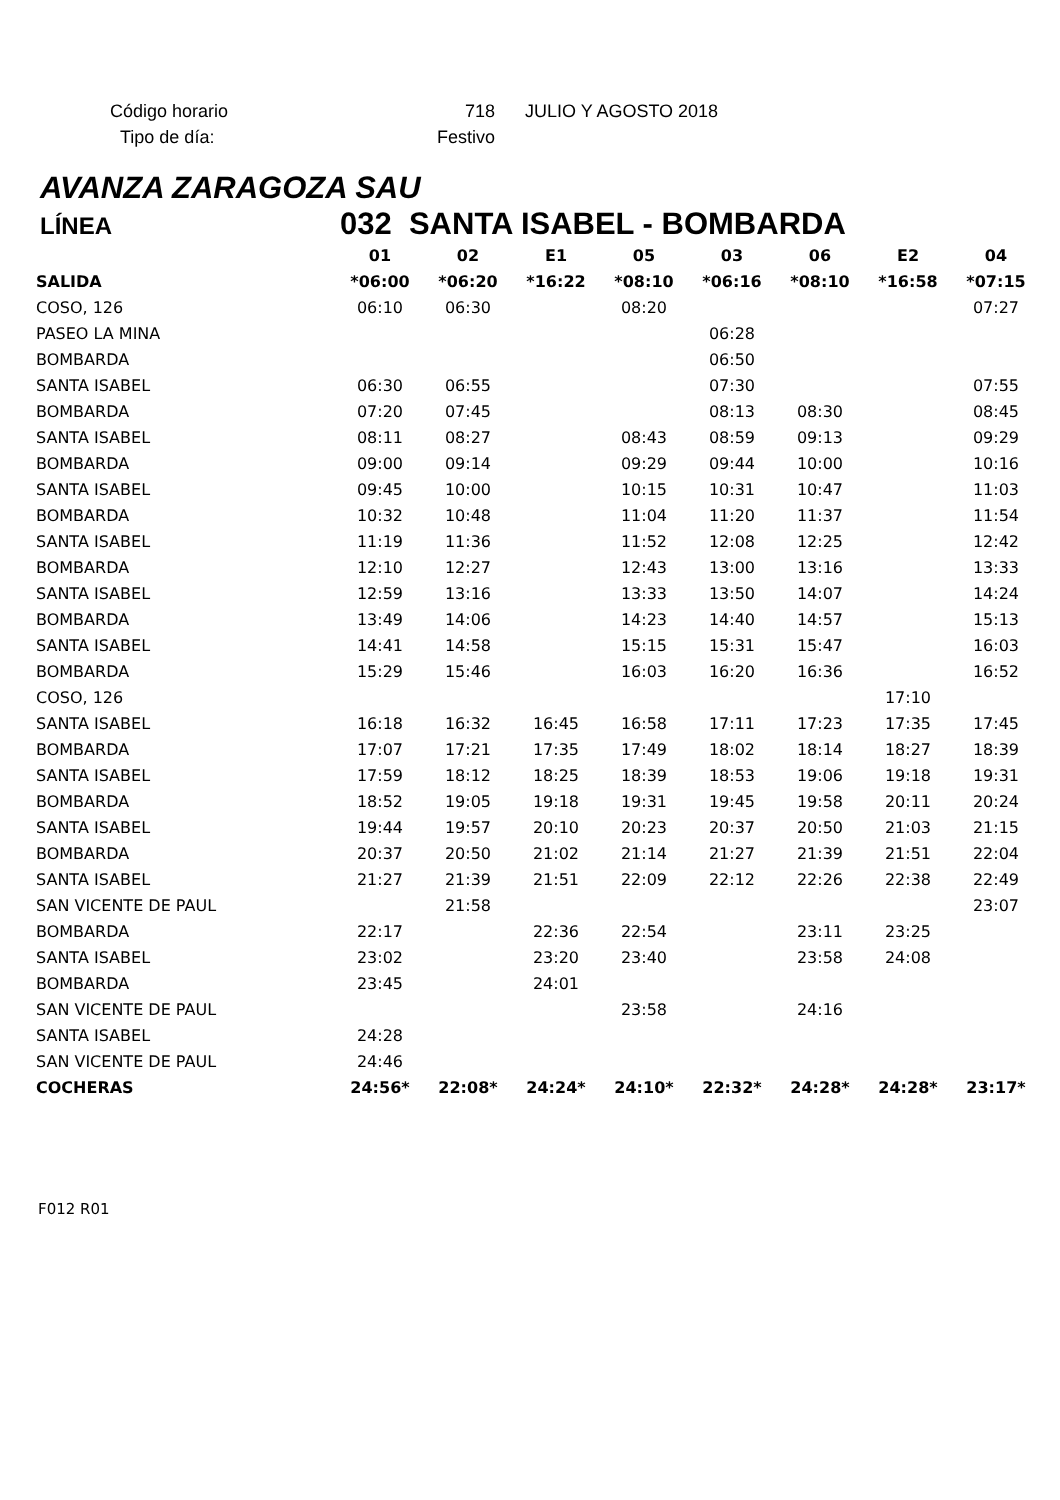| Código horario | 718 | JULIO Y AGOSTO 2018 |
| Tipo de día: | Festivo | |
AVANZA ZARAGOZA SAU
LÍNEA 032 SANTA ISABEL - BOMBARDA
| | 01 | 02 | E1 | 05 | 03 | 06 | E2 | 04 |
| --- | --- | --- | --- | --- | --- | --- | --- | --- |
| SALIDA | *06:00 | *06:20 | *16:22 | *08:10 | *06:16 | *08:10 | *16:58 | *07:15 |
| COSO, 126 | 06:10 | 06:30 | | 08:20 | | | | 07:27 |
| PASEO LA MINA | | | | | 06:28 | | | |
| BOMBARDA | | | | | 06:50 | | | |
| SANTA ISABEL | 06:30 | 06:55 | | | 07:30 | | | 07:55 |
| BOMBARDA | 07:20 | 07:45 | | | 08:13 | 08:30 | | 08:45 |
| SANTA ISABEL | 08:11 | 08:27 | | 08:43 | 08:59 | 09:13 | | 09:29 |
| BOMBARDA | 09:00 | 09:14 | | 09:29 | 09:44 | 10:00 | | 10:16 |
| SANTA ISABEL | 09:45 | 10:00 | | 10:15 | 10:31 | 10:47 | | 11:03 |
| BOMBARDA | 10:32 | 10:48 | | 11:04 | 11:20 | 11:37 | | 11:54 |
| SANTA ISABEL | 11:19 | 11:36 | | 11:52 | 12:08 | 12:25 | | 12:42 |
| BOMBARDA | 12:10 | 12:27 | | 12:43 | 13:00 | 13:16 | | 13:33 |
| SANTA ISABEL | 12:59 | 13:16 | | 13:33 | 13:50 | 14:07 | | 14:24 |
| BOMBARDA | 13:49 | 14:06 | | 14:23 | 14:40 | 14:57 | | 15:13 |
| SANTA ISABEL | 14:41 | 14:58 | | 15:15 | 15:31 | 15:47 | | 16:03 |
| BOMBARDA | 15:29 | 15:46 | | 16:03 | 16:20 | 16:36 | | 16:52 |
| COSO, 126 | | | | | | | 17:10 | |
| SANTA ISABEL | 16:18 | 16:32 | 16:45 | 16:58 | 17:11 | 17:23 | 17:35 | 17:45 |
| BOMBARDA | 17:07 | 17:21 | 17:35 | 17:49 | 18:02 | 18:14 | 18:27 | 18:39 |
| SANTA ISABEL | 17:59 | 18:12 | 18:25 | 18:39 | 18:53 | 19:06 | 19:18 | 19:31 |
| BOMBARDA | 18:52 | 19:05 | 19:18 | 19:31 | 19:45 | 19:58 | 20:11 | 20:24 |
| SANTA ISABEL | 19:44 | 19:57 | 20:10 | 20:23 | 20:37 | 20:50 | 21:03 | 21:15 |
| BOMBARDA | 20:37 | 20:50 | 21:02 | 21:14 | 21:27 | 21:39 | 21:51 | 22:04 |
| SANTA ISABEL | 21:27 | 21:39 | 21:51 | 22:09 | 22:12 | 22:26 | 22:38 | 22:49 |
| SAN VICENTE DE PAUL | | 21:58 | | | | | | 23:07 |
| BOMBARDA | 22:17 | | 22:36 | 22:54 | | 23:11 | 23:25 | |
| SANTA ISABEL | 23:02 | | 23:20 | 23:40 | | 23:58 | 24:08 | |
| BOMBARDA | 23:45 | | 24:01 | | | | | |
| SAN VICENTE DE PAUL | | | | 23:58 | | 24:16 | | |
| SANTA ISABEL | 24:28 | | | | | | | |
| SAN VICENTE DE PAUL | 24:46 | | | | | | | |
| COCHERAS | 24:56* | 22:08* | 24:24* | 24:10* | 22:32* | 24:28* | 24:28* | 23:17* |
F012 R01